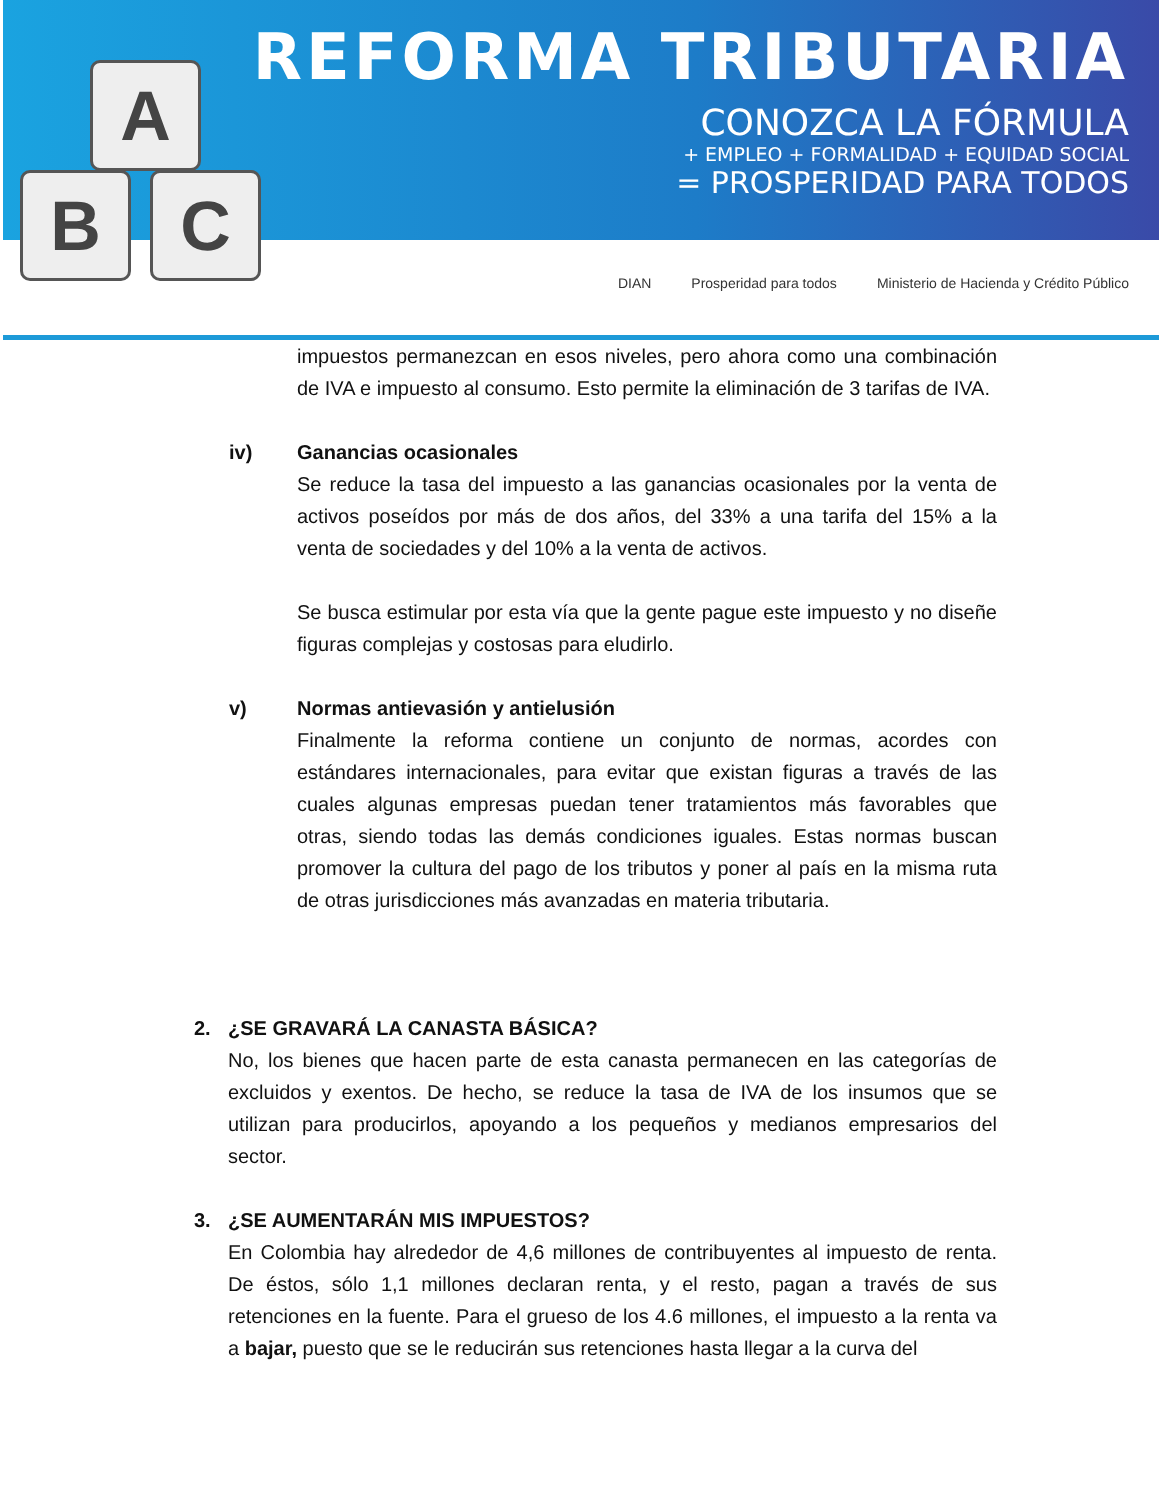A
B C
REFORMA TRIBUTARIA
CONOZCA LA FÓRMULA
+ EMPLEO + FORMALIDAD + EQUIDAD SOCIAL
= PROSPERIDAD PARA TODOS
DIAN Prosperidad para todos Ministerio de Hacienda y Crédito Público
impuestos permanezcan en esos niveles, pero ahora como una combinación de IVA e impuesto al consumo. Esto permite la eliminación de 3 tarifas de IVA.
iv) Ganancias ocasionales
Se reduce la tasa del impuesto a las ganancias ocasionales por la venta de activos poseídos por más de dos años, del 33% a una tarifa del 15% a la venta de sociedades y del 10% a la venta de activos.
Se busca estimular por esta vía que la gente pague este impuesto y no diseñe figuras complejas y costosas para eludirlo.
v) Normas antievasión y antielusión
Finalmente la reforma contiene un conjunto de normas, acordes con estándares internacionales, para evitar que existan figuras a través de las cuales algunas empresas puedan tener tratamientos más favorables que otras, siendo todas las demás condiciones iguales. Estas normas buscan promover la cultura del pago de los tributos y poner al país en la misma ruta de otras jurisdicciones más avanzadas en materia tributaria.
2. ¿SE GRAVARÁ LA CANASTA BÁSICA?
No, los bienes que hacen parte de esta canasta permanecen en las categorías de excluidos y exentos. De hecho, se reduce la tasa de IVA de los insumos que se utilizan para producirlos, apoyando a los pequeños y medianos empresarios del sector.
3. ¿SE AUMENTARÁN MIS IMPUESTOS?
En Colombia hay alrededor de 4,6 millones de contribuyentes al impuesto de renta. De éstos, sólo 1,1 millones declaran renta, y el resto, pagan a través de sus retenciones en la fuente. Para el grueso de los 4.6 millones, el impuesto a la renta va a bajar, puesto que se le reducirán sus retenciones hasta llegar a la curva del